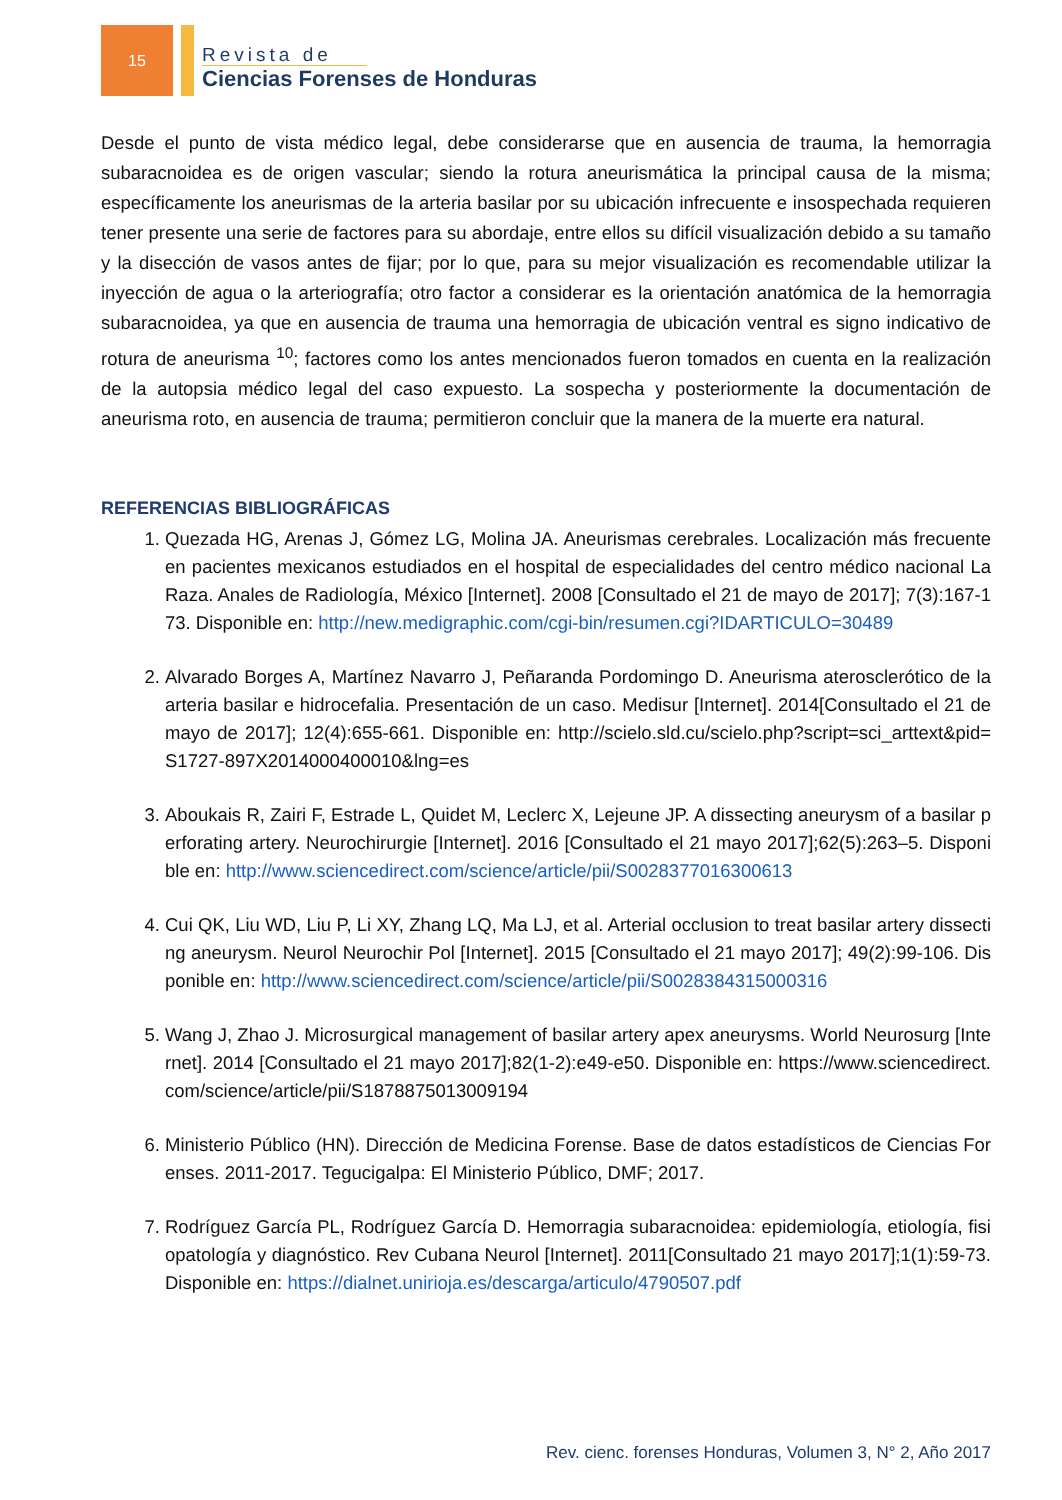15
Revista de
Ciencias Forenses de Honduras
Desde el punto de vista médico legal, debe considerarse que en ausencia de trauma, la hemorragia subaracnoidea es de origen vascular; siendo la rotura aneurismática la principal causa de la misma; específicamente los aneurismas de la arteria basilar por su ubicación infrecuente e insospechada requieren tener presente una serie de factores para su abordaje, entre ellos su difícil visualización debido a su tamaño y la disección de vasos antes de fijar; por lo que, para su mejor visualización es recomendable utilizar la inyección de agua o la arteriografía; otro factor a considerar es la orientación anatómica de la hemorragia subaracnoidea, ya que en ausencia de trauma una hemorragia de ubicación ventral es signo indicativo de rotura de aneurisma <sup>10</sup>; factores como los antes mencionados fueron tomados en cuenta en la realización de la autopsia médico legal del caso expuesto. La sospecha y posteriormente la documentación de aneurisma roto, en ausencia de trauma; permitieron concluir que la manera de la muerte era natural.
REFERENCIAS BIBLIOGRÁFICAS
1. Quezada HG, Arenas J, Gómez LG, Molina JA. Aneurismas cerebrales. Localización más frecuente en pacientes mexicanos estudiados en el hospital de especialidades del centro médico nacional La Raza. Anales de Radiología, México [Internet]. 2008 [Consultado el 21 de mayo de 2017]; 7(3):167-173. Disponible en: http://new.medigraphic.com/cgi-bin/resumen.cgi?IDARTICULO=30489
2. Alvarado Borges A, Martínez Navarro J, Peñaranda Pordomingo D. Aneurisma aterosclerótico de la arteria basilar e hidrocefalia. Presentación de un caso. Medisur [Internet]. 2014[Consultado el 21 de mayo de 2017]; 12(4):655-661. Disponible en: http://scielo.sld.cu/scielo.php?script=sci_arttext&pid=S1727-897X2014000400010&lng=es
3. Aboukais R, Zairi F, Estrade L, Quidet M, Leclerc X, Lejeune JP. A dissecting aneurysm of a basilar perforating artery. Neurochirurgie [Internet]. 2016 [Consultado el 21 mayo 2017];62(5):263–5. Disponible en: http://www.sciencedirect.com/science/article/pii/S0028377016300613
4. Cui QK, Liu WD, Liu P, Li XY, Zhang LQ, Ma LJ, et al. Arterial occlusion to treat basilar artery dissecting aneurysm. Neurol Neurochir Pol [Internet]. 2015 [Consultado el 21 mayo 2017]; 49(2):99-106. Disponible en: http://www.sciencedirect.com/science/article/pii/S0028384315000316
5. Wang J, Zhao J. Microsurgical management of basilar artery apex aneurysms. World Neurosurg [Internet]. 2014 [Consultado el 21 mayo 2017];82(1-2):e49-e50. Disponible en: https://www.sciencedirect.com/science/article/pii/S1878875013009194
6. Ministerio Público (HN). Dirección de Medicina Forense. Base de datos estadísticos de Ciencias Forenses. 2011-2017. Tegucigalpa: El Ministerio Público, DMF; 2017.
7. Rodríguez García PL, Rodríguez García D. Hemorragia subaracnoidea: epidemiología, etiología, fisiopatología y diagnóstico. Rev Cubana Neurol [Internet]. 2011[Consultado 21 mayo 2017];1(1):59-73. Disponible en: https://dialnet.unirioja.es/descarga/articulo/4790507.pdf
Rev. cienc. forenses Honduras, Volumen 3, N° 2, Año 2017